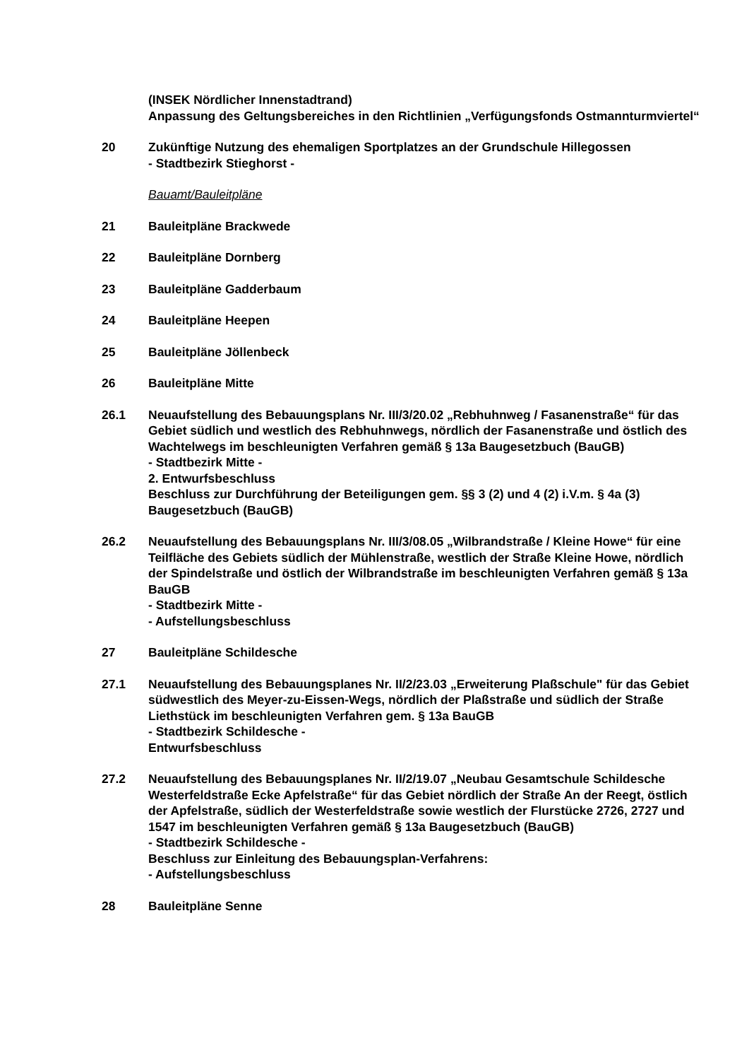(INSEK Nördlicher Innenstadtrand)
Anpassung des Geltungsbereiches in den Richtlinien „Verfügungsfonds Ostmannturmviertel“
20 Zukünftige Nutzung des ehemaligen Sportplatzes an der Grundschule Hillegossen
- Stadtbezirk Stieghorst -
Bauamt/Bauleitpläne
21 Bauleitpläne Brackwede
22 Bauleitpläne Dornberg
23 Bauleitpläne Gadderbaum
24 Bauleitpläne Heepen
25 Bauleitpläne Jöllenbeck
26 Bauleitpläne Mitte
26.1 Neuaufstellung des Bebauungsplans Nr. III/3/20.02 „Rebhuhnweg / Fasanenstraße“ für das Gebiet südlich und westlich des Rebhuhnwegs, nördlich der Fasanenstraße und östlich des Wachtelwegs im beschleunigten Verfahren gemäß § 13a Baugesetzbuch (BauGB)
- Stadtbezirk Mitte -
2. Entwurfsbeschluss
Beschluss zur Durchführung der Beteiligungen gem. §§ 3 (2) und 4 (2) i.V.m. § 4a (3) Baugesetzbuch (BauGB)
26.2 Neuaufstellung des Bebauungsplans Nr. III/3/08.05 „Wilbrandstraße / Kleine Howe“ für eine Teilfläche des Gebiets südlich der Mühlenstraße, westlich der Straße Kleine Howe, nördlich der Spindelstraße und östlich der Wilbrandstraße im beschleunigten Verfahren gemäß § 13a BauGB
- Stadtbezirk Mitte -
- Aufstellungsbeschluss
27 Bauleitpläne Schildesche
27.1 Neuaufstellung des Bebauungsplanes Nr. II/2/23.03 „Erweiterung Plaßschule" für das Gebiet südwestlich des Meyer-zu-Eissen-Wegs, nördlich der Plaßstraße und südlich der Straße Liethstück im beschleunigten Verfahren gem. § 13a BauGB
- Stadtbezirk Schildesche -
Entwurfsbeschluss
27.2 Neuaufstellung des Bebauungsplanes Nr. II/2/19.07 „Neubau Gesamtschule Schildesche Westerfeldstraße Ecke Apfelstraße“ für das Gebiet nördlich der Straße An der Reegt, östlich der Apfelstraße, südlich der Westerfeldstraße sowie westlich der Flurstücke 2726, 2727 und 1547 im beschleunigten Verfahren gemäß § 13a Baugesetzbuch (BauGB)
- Stadtbezirk Schildesche -
Beschluss zur Einleitung des Bebauungsplan-Verfahrens:
- Aufstellungsbeschluss
28 Bauleitpläne Senne